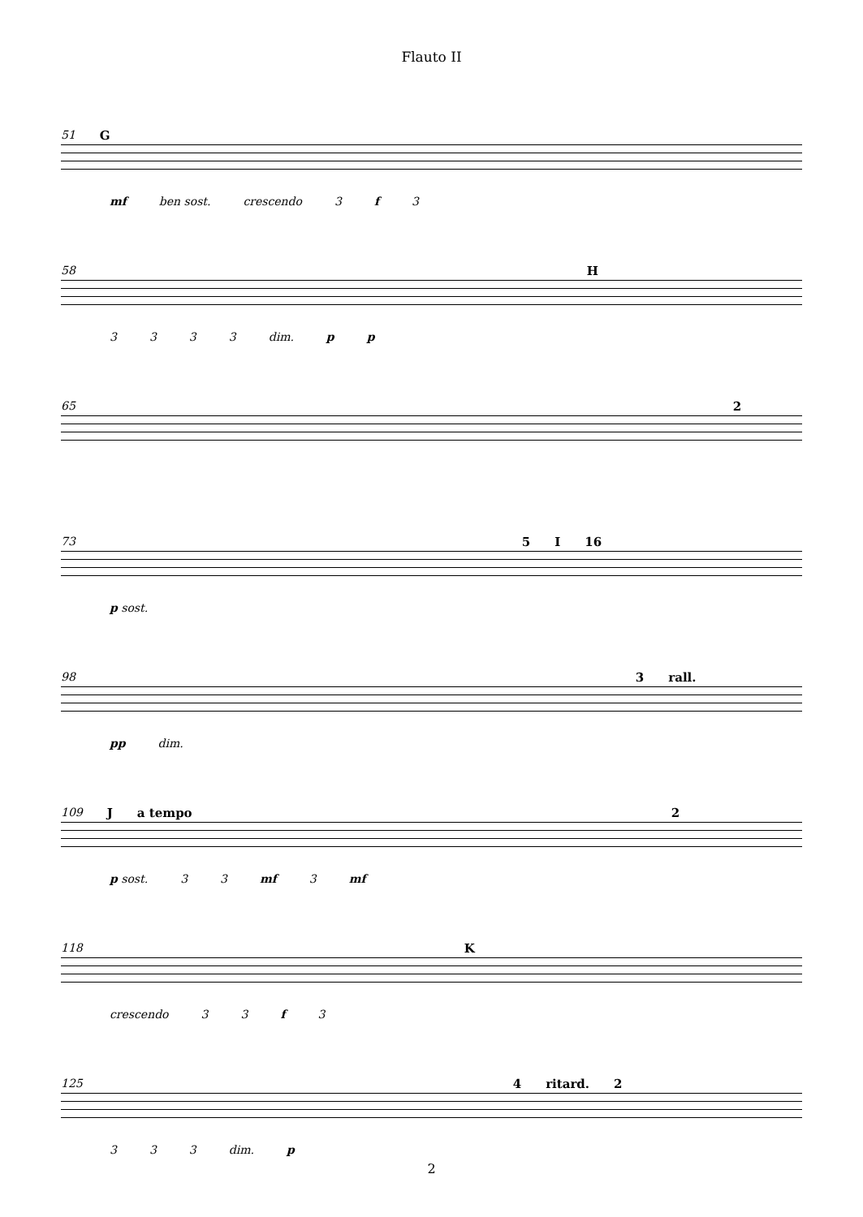Flauto II
51 G
mf ben sost. crescendo 3 f 3
58 H
3333 dim. p p
65 2
73 5 I 16
p sost.
98 3 rall.
pp dim.
109 J a tempo 2
p sost. 33 mf 3 mf
118 K
crescendo 33 f 3
125 4 ritard. 2
333 dim. p
2